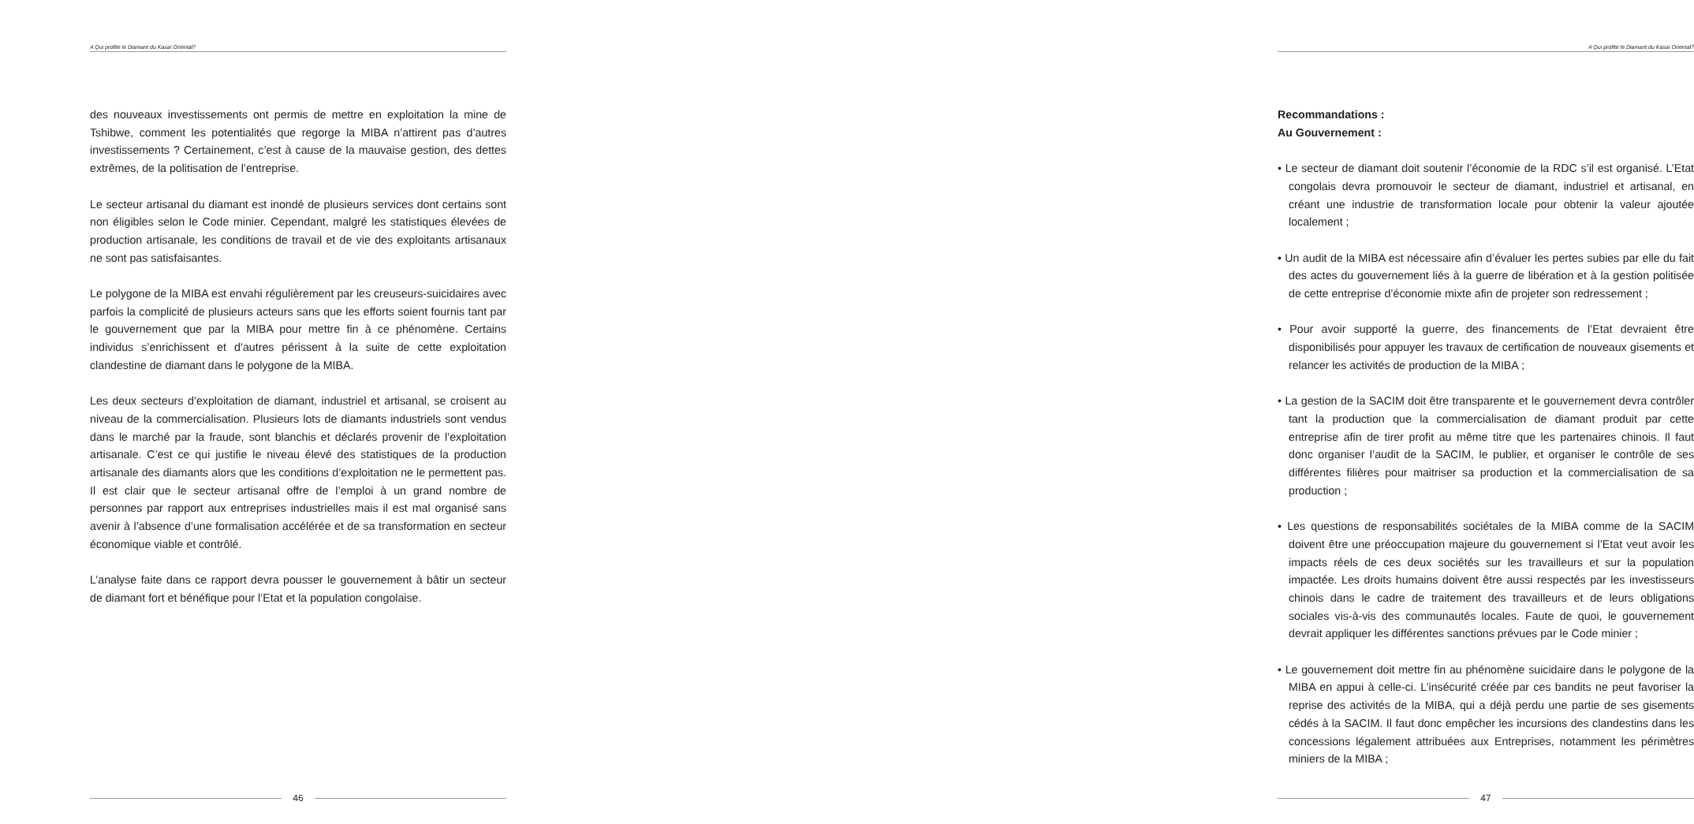A Qui profite le Diamant du Kasaï Oriental?
des nouveaux investissements ont permis de mettre en exploitation la mine de Tshibwe, comment les potentialités que regorge la MIBA n’attirent pas d’autres investissements ? Certainement, c’est à cause de la mauvaise gestion, des dettes extrêmes, de la politisation de l’entreprise.
Le secteur artisanal du diamant est inondé de plusieurs services dont certains sont non éligibles selon le Code minier. Cependant, malgré les statistiques élevées de production artisanale, les conditions de travail et de vie des exploitants artisanaux ne sont pas satisfaisantes.
Le polygone de la MIBA est envahi régulièrement par les creuseurs-suicidaires avec parfois la complicité de plusieurs acteurs sans que les efforts soient fournis tant par le gouvernement que par la MIBA pour mettre fin à ce phénomène. Certains individus s’enrichissent et d’autres périssent à la suite de cette exploitation clandestine de diamant dans le polygone de la MIBA.
Les deux secteurs d’exploitation de diamant, industriel et artisanal, se croisent au niveau de la commercialisation. Plusieurs lots de diamants industriels sont vendus dans le marché par la fraude, sont blanchis et déclarés provenir de l’exploitation artisanale. C’est ce qui justifie le niveau élevé des statistiques de la production artisanale des diamants alors que les conditions d’exploitation ne le permettent pas. Il est clair que le secteur artisanal offre de l’emploi à un grand nombre de personnes par rapport aux entreprises industrielles mais il est mal organisé sans avenir à l’absence d’une formalisation accélérée et de sa transformation en secteur économique viable et contrôlé.
L’analyse faite dans ce rapport devra pousser le gouvernement à bâtir un secteur de diamant fort et bénéfique pour l’Etat et la population congolaise.
46
A Qui profite le Diamant du Kasaï Oriental?
Recommandations :
Au Gouvernement :
• Le secteur de diamant doit soutenir l’économie de la RDC s’il est organisé. L’Etat congolais devra promouvoir le secteur de diamant, industriel et artisanal, en créant une industrie de transformation locale pour obtenir la valeur ajoutée localement ;
• Un audit de la MIBA est nécessaire afin d’évaluer les pertes subies par elle du fait des actes du gouvernement liés à la guerre de libération et à la gestion politisée de cette entreprise d’économie mixte afin de projeter son redressement ;
• Pour avoir supporté la guerre, des financements de l’Etat devraient être disponibilisés pour appuyer les travaux de certification de nouveaux gisements et relancer les activités de production de la MIBA ;
• La gestion de la SACIM doit être transparente et le gouvernement devra contrôler tant la production que la commercialisation de diamant produit par cette entreprise afin de tirer profit au même titre que les partenaires chinois. Il faut donc organiser l’audit de la SACIM, le publier, et organiser le contrôle de ses différentes filières pour maitriser sa production et la commercialisation de sa production ;
• Les questions de responsabilités sociétales de la MIBA comme de la SACIM doivent être une préoccupation majeure du gouvernement si l’Etat veut avoir les impacts réels de ces deux sociétés sur les travailleurs et sur la population impactée. Les droits humains doivent être aussi respectés par les investisseurs chinois dans le cadre de traitement des travailleurs et de leurs obligations sociales vis-à-vis des communautés locales. Faute de quoi, le gouvernement devrait appliquer les différentes sanctions prévues par le Code minier ;
• Le gouvernement doit mettre fin au phénomène suicidaire dans le polygone de la MIBA en appui à celle-ci. L’insécurité créée par ces bandits ne peut favoriser la reprise des activités de la MIBA, qui a déjà perdu une partie de ses gisements cédés à la SACIM. Il faut donc empêcher les incursions des clandestins dans les concessions légalement attribuées aux Entreprises, notamment les périmètres miniers de la MIBA ;
47